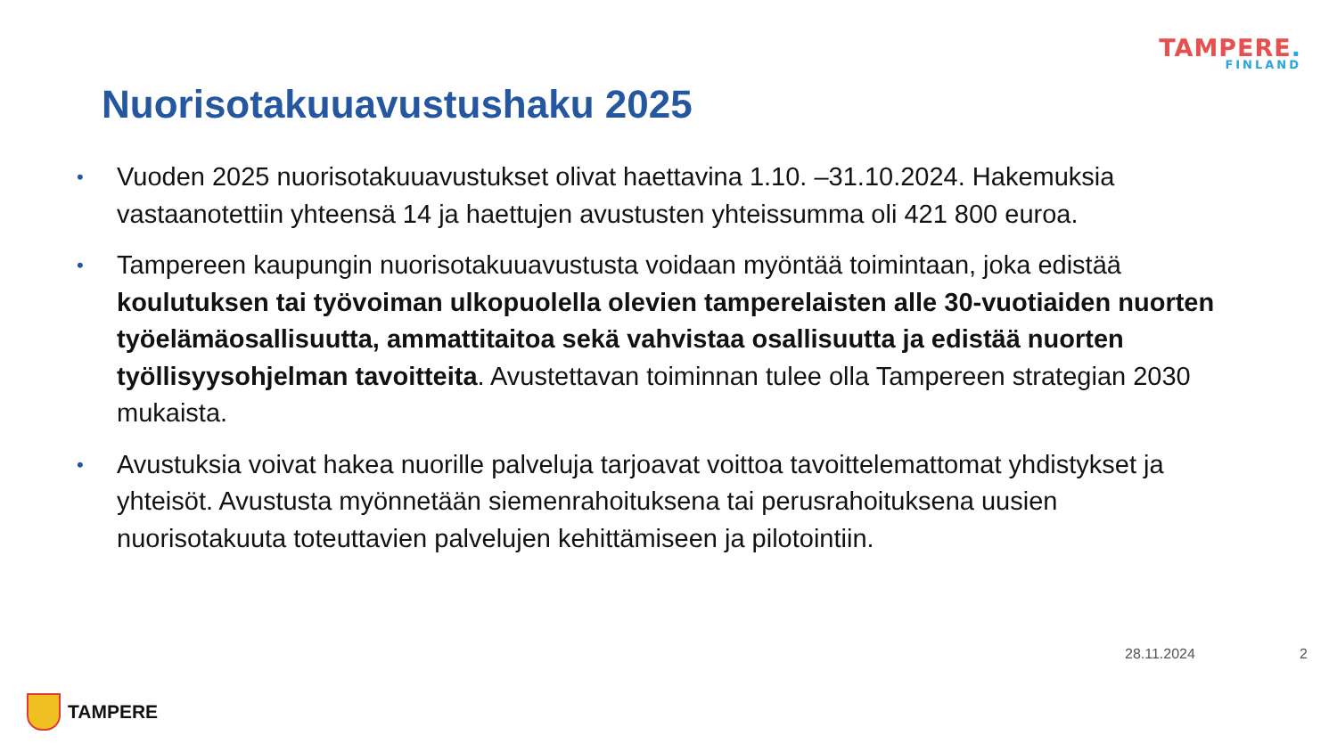TAMPERE.
FINLAND
Nuorisotakuuavustushaku 2025
• Vuoden 2025 nuorisotakuuavustukset olivat haettavina 1.10. –31.10.2024. Hakemuksia vastaanotettiin yhteensä 14 ja haettujen avustusten yhteissumma oli 421 800 euroa.
• Tampereen kaupungin nuorisotakuuavustusta voidaan myöntää toimintaan, joka edistää koulutuksen tai työvoiman ulkopuolella olevien tamperelaisten alle 30-vuotiaiden nuorten työelämäosallisuutta, ammattitaitoa sekä vahvistaa osallisuutta ja edistää nuorten työllisyysohjelman tavoitteita. Avustettavan toiminnan tulee olla Tampereen strategian 2030 mukaista.
• Avustuksia voivat hakea nuorille palveluja tarjoavat voittoa tavoittelemattomat yhdistykset ja yhteisöt. Avustusta myönnetään siemenrahoituksena tai perusrahoituksena uusien nuorisotakuuta toteuttavien palvelujen kehittämiseen ja pilotointiin.
28.11.2024 2
TAMPERE